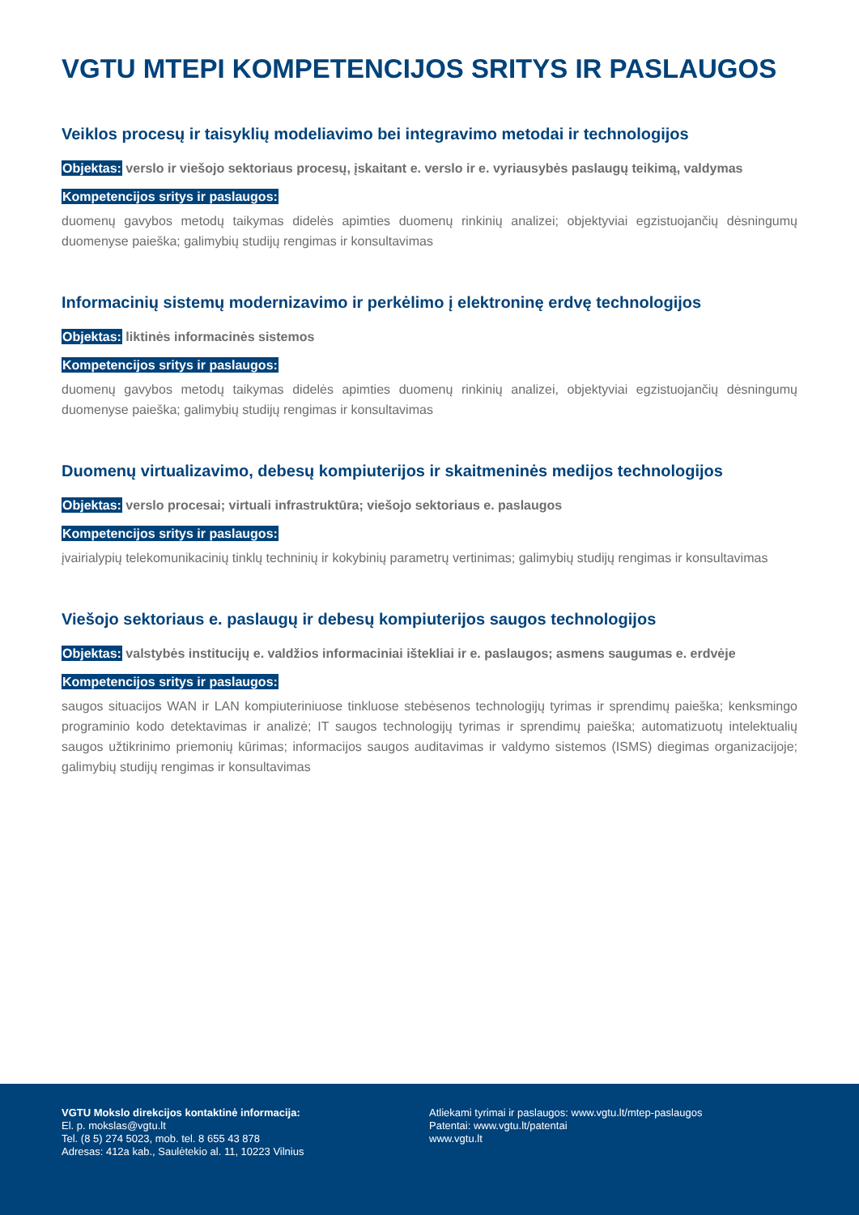VGTU MTEPI KOMPETENCIJOS SRITYS IR PASLAUGOS
Veiklos procesų ir taisyklių modeliavimo bei integravimo metodai ir technologijos
Objektas: verslo ir viešojo sektoriaus procesų, įskaitant e. verslo ir e. vyriausybės paslaugų teikimą, valdymas
Kompetencijos sritys ir paslaugos:
duomenų gavybos metodų taikymas didelės apimties duomenų rinkinių analizei; objektyviai egzistuojančių dėsningumų duomenyse paieška; galimybių studijų rengimas ir konsultavimas
Informacinių sistemų modernizavimo ir perkėlimo į elektroninę erdvę technologijos
Objektas: liktinės informacinės sistemos
Kompetencijos sritys ir paslaugos:
duomenų gavybos metodų taikymas didelės apimties duomenų rinkinių analizei, objektyviai egzistuojančių dėsningumų duomenyse paieška; galimybių studijų rengimas ir konsultavimas
Duomenų virtualizavimo, debesų kompiuterijos ir skaitmeninės medijos technologijos
Objektas: verslo procesai; virtuali infrastruktūra; viešojo sektoriaus e. paslaugos
Kompetencijos sritys ir paslaugos:
įvairialypių telekomunikacinių tinklų techninių ir kokybinių parametrų vertinimas; galimybių studijų rengimas ir konsultavimas
Viešojo sektoriaus e. paslaugų ir debesų kompiuterijos saugos technologijos
Objektas: valstybės institucijų e. valdžios informaciniai ištekliai ir e. paslaugos; asmens saugumas e. erdvėje
Kompetencijos sritys ir paslaugos:
saugos situacijos WAN ir LAN kompiuteriniuose tinkluose stebėsenos technologijų tyrimas ir sprendimų paieška; kenksmingo programinio kodo detektavimas ir analizė; IT saugos technologijų tyrimas ir sprendimų paieška; automatizuotų intelektualių saugos užtikrinimo priemonių kūrimas; informacijos saugos auditavimas ir valdymo sistemos (ISMS) diegimas organizacijoje; galimybių studijų rengimas ir konsultavimas
VGTU Mokslo direkcijos kontaktinė informacija:
El. p. mokslas@vgtu.lt
Tel. (8 5) 274 5023, mob. tel. 8 655 43 878
Adresas: 412a kab., Saulėtekio al. 11, 10223 Vilnius
Atliekami tyrimai ir paslaugos: www.vgtu.lt/mtep-paslaugos
Patentai: www.vgtu.lt/patentai
www.vgtu.lt